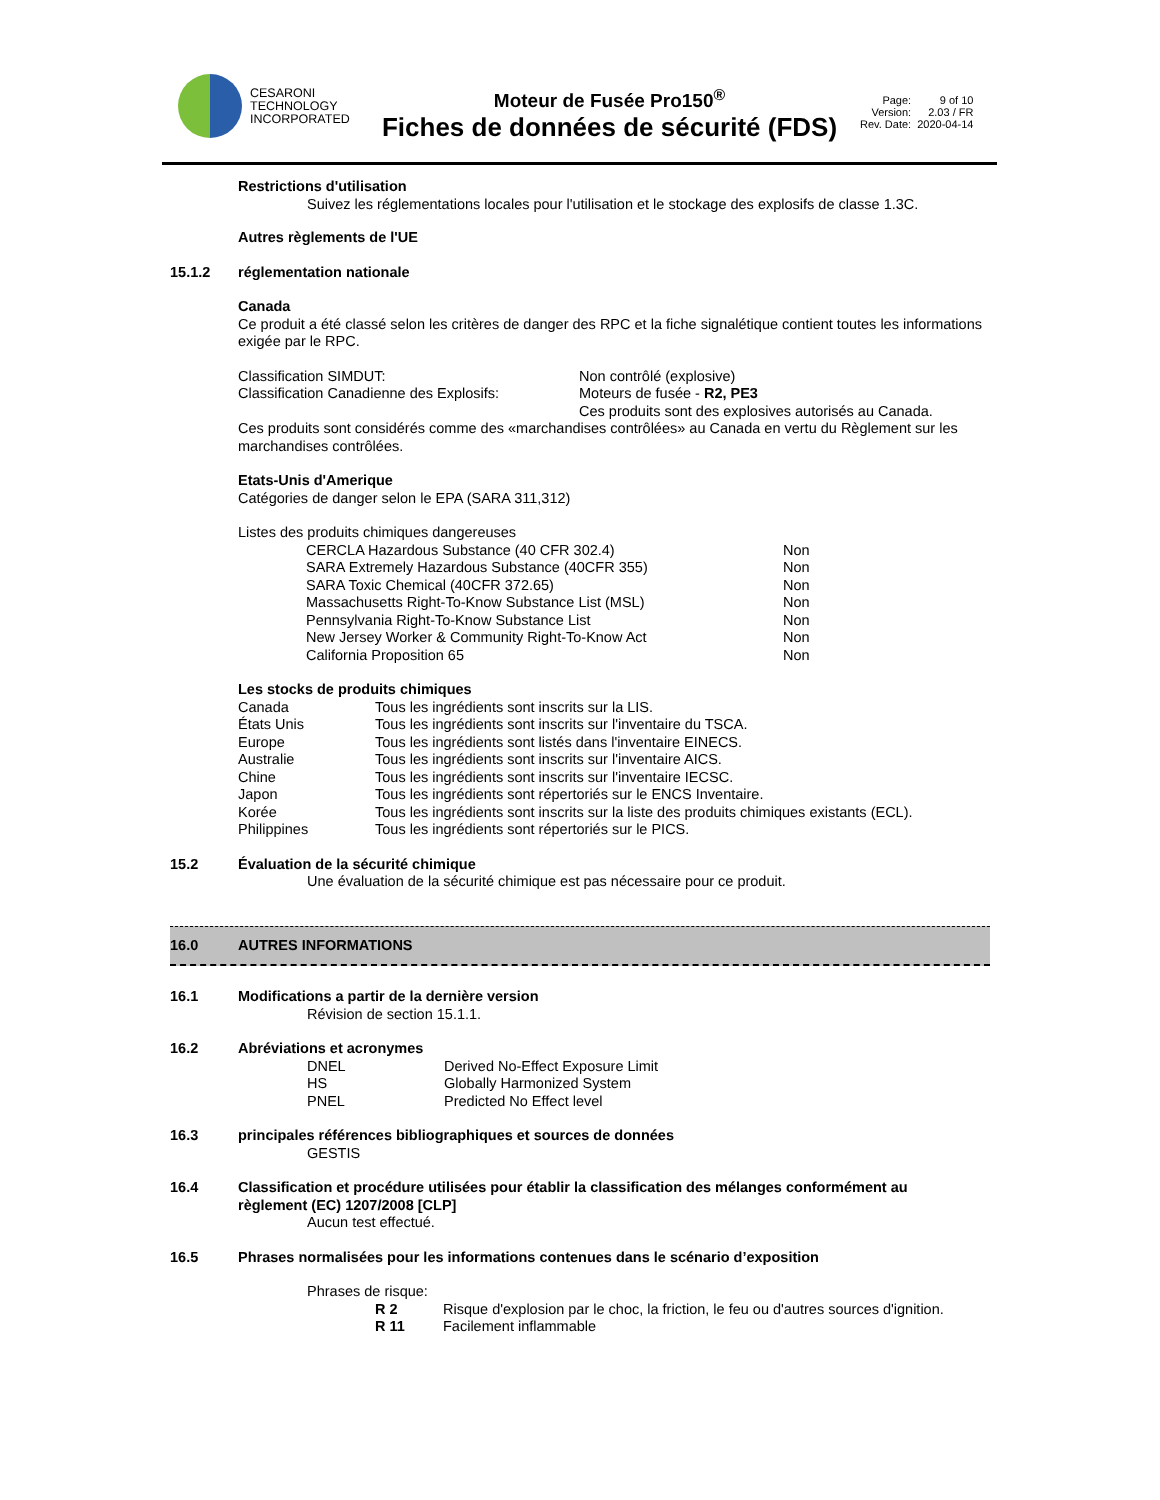CESARONI
TECHNOLOGY
INCORPORATED
Moteur de Fusée Pro150<sup>®</sup>
Fiches de données de sécurité (FDS)
| Page: | 9 of 10 |
| Version: | 2.03 / FR |
| Rev. Date: | 2020-04-14 |
Restrictions d'utilisation
Suivez les réglementations locales pour l'utilisation et le stockage des explosifs de classe 1.3C.
Autres règlements de l'UE
15.1.2 réglementation nationale
Canada
Ce produit a été classé selon les critères de danger des RPC et la fiche signalétique contient toutes les informations exigée par le RPC.
| Classification SIMDUT: | Non contrôlé (explosive) |
| Classification Canadienne des Explosifs: | Moteurs de fusée - R2, PE3 |
| | Ces produits sont des explosives autorisés au Canada. |
Ces produits sont considérés comme des «marchandises contrôlées» au Canada en vertu du Règlement sur les marchandises contrôlées.
Etats-Unis d'Amerique
Catégories de danger selon le EPA (SARA 311,312)
Listes des produits chimiques dangereuses
| CERCLA Hazardous Substance (40 CFR 302.4) | Non |
| SARA Extremely Hazardous Substance (40CFR 355) | Non |
| SARA Toxic Chemical (40CFR 372.65) | Non |
| Massachusetts Right-To-Know Substance List (MSL) | Non |
| Pennsylvania Right-To-Know Substance List | Non |
| New Jersey Worker & Community Right-To-Know Act | Non |
| California Proposition 65 | Non |
Les stocks de produits chimiques
| Canada | Tous les ingrédients sont inscrits sur la LIS. |
| États Unis | Tous les ingrédients sont inscrits sur l'inventaire du TSCA. |
| Europe | Tous les ingrédients sont listés dans l'inventaire EINECS. |
| Australie | Tous les ingrédients sont inscrits sur l'inventaire AICS. |
| Chine | Tous les ingrédients sont inscrits sur l'inventaire IECSC. |
| Japon | Tous les ingrédients sont répertoriés sur le ENCS Inventaire. |
| Korée | Tous les ingrédients sont inscrits sur la liste des produits chimiques existants (ECL). |
| Philippines | Tous les ingrédients sont répertoriés sur le PICS. |
15.2 Évaluation de la sécurité chimique
Une évaluation de la sécurité chimique est pas nécessaire pour ce produit.
16.0 AUTRES INFORMATIONS
16.1 Modifications a partir de la dernière version
Révision de section 15.1.1.
16.2 Abréviations et acronymes
| DNEL | Derived No-Effect Exposure Limit |
| HS | Globally Harmonized System |
| PNEL | Predicted No Effect level |
16.3 principales références bibliographiques et sources de données
GESTIS
16.4 Classification et procédure utilisées pour établir la classification des mélanges conformément au règlement (EC) 1207/2008 [CLP]
Aucun test effectué.
16.5 Phrases normalisées pour les informations contenues dans le scénario d’exposition
Phrases de risque:
| R 2 | Risque d'explosion par le choc, la friction, le feu ou d'autres sources d'ignition. |
| R 11 | Facilement inflammable |